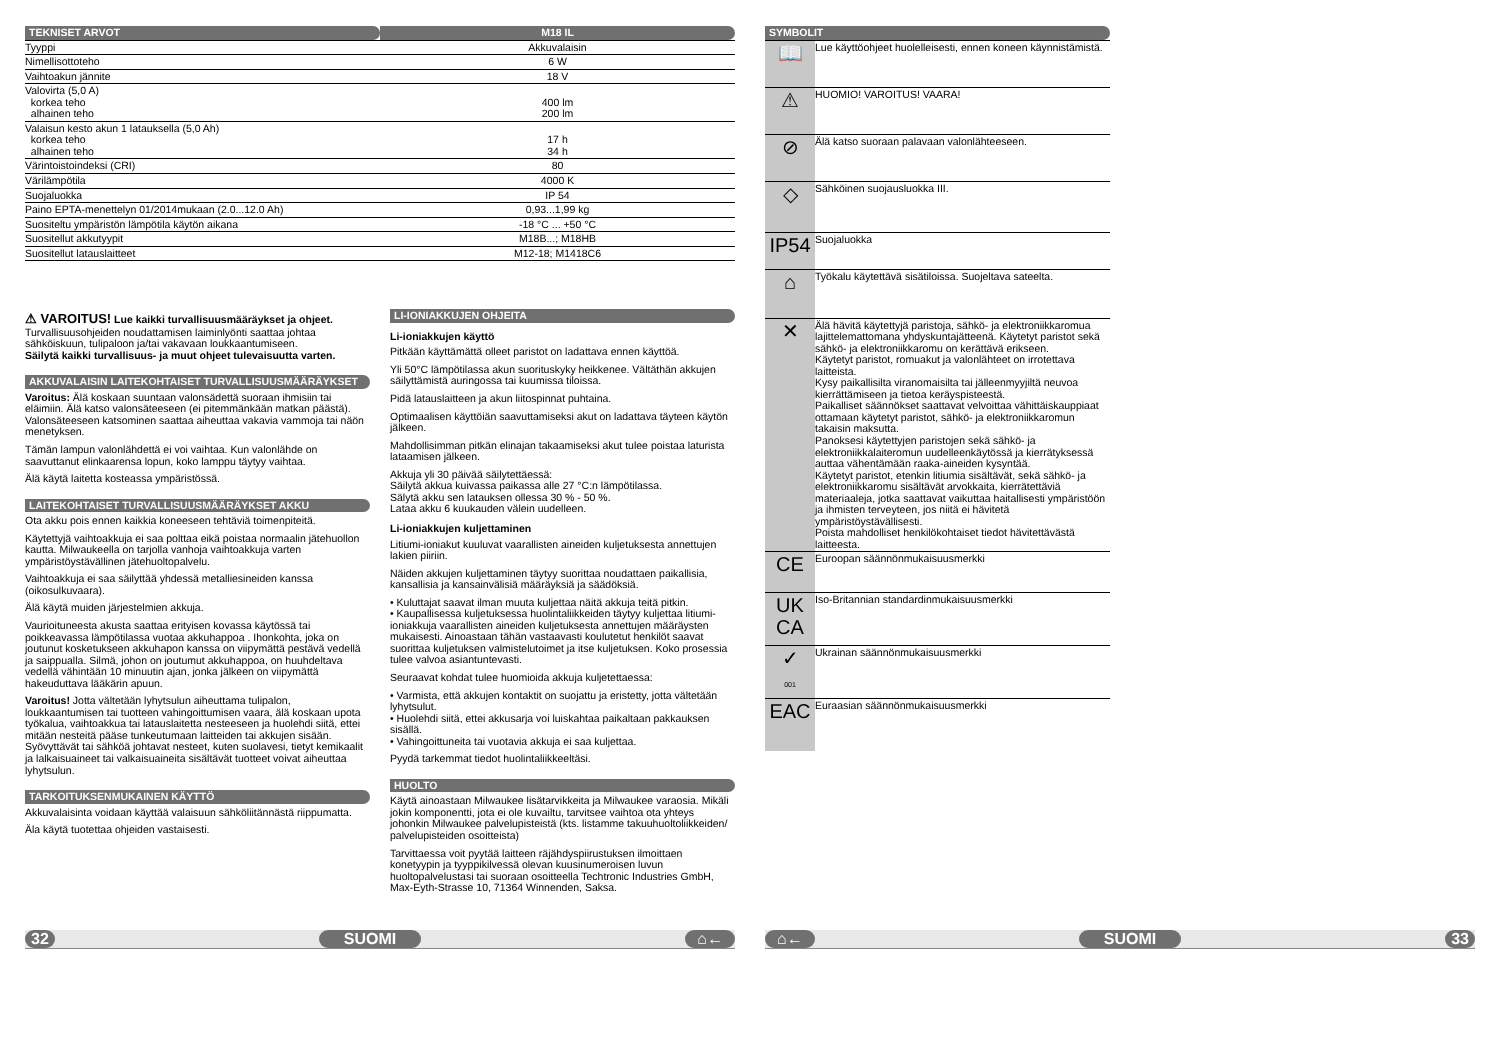| TEKNISET ARVOT | M18 IL |
| Tyyppi | Akkuvalaisin |
| Nimellisottoteho | 6 W |
| Vaihtoakun jännite | 18 V |
| Valovirta (5,0 A) korkea teho alhainen teho | 400 lm 200 lm |
| Valaisun kesto akun 1 latauksella (5,0 Ah) korkea teho alhainen teho | 17 h 34 h |
| Värintoistoindeksi (CRI) | 80 |
| Värilämpötila | 4000 K |
| Suojaluokka | IP 54 |
| Paino EPTA-menettelyn 01/2014mukaan (2.0...12.0 Ah) | 0,93...1,99 kg |
| Suositeltu ympäristön lämpötila käytön aikana | -18 °C ... +50 °C |
| Suositellut akkutyypit | M18B...; M18HB |
| Suositellut latauslaitteet | M12-18; M1418C6 |
⚠ VAROITUS! Lue kaikki turvallisuusmääräykset ja ohjeet. Turvallisuusohjeiden noudattamisen laiminlyönti saattaa johtaa sähköiskuun, tulipaloon ja/tai vakavaan loukkaantumiseen.
Säilytä kaikki turvallisuus- ja muut ohjeet tulevaisuutta varten.
AKKUVALAISIN LAITEKOHTAISET TURVALLISUUSMÄÄRÄYKSET
Varoitus: Älä koskaan suuntaan valonsädettä suoraan ihmisiin tai eläimiin. Älä katso valonsäteeseen (ei pitemmänkään matkan päästä). Valonsäteeseen katsominen saattaa aiheuttaa vakavia vammoja tai näön menetyksen.
Tämän lampun valonlähdettä ei voi vaihtaa. Kun valonlähde on saavuttanut elinkaarensa lopun, koko lamppu täytyy vaihtaa.
Älä käytä laitetta kosteassa ympäristössä.
LAITEKOHTAISET TURVALLISUUSMÄÄRÄYKSET AKKU
Ota akku pois ennen kaikkia koneeseen tehtäviä toimenpiteitä.
Käytettyjä vaihtoakkuja ei saa polttaa eikä poistaa normaalin jätehuollon kautta. Milwaukeella on tarjolla vanhoja vaihtoakkuja varten ympäristöystävällinen jätehuoltopalvelu.
Vaihtoakkuja ei saa säilyttää yhdessä metalliesineiden kanssa (oikosulkuvaara).
Älä käytä muiden järjestelmien akkuja.
Vaurioituneesta akusta saattaa erityisen kovassa käytössä tai poikkeavassa lämpötilassa vuotaa akkuhappoa . Ihonkohta, joka on joutunut kosketukseen akkuhapon kanssa on viipymättä pestävä vedellä ja saippualla. Silmä, johon on joutumut akkuhappoa, on huuhdeltava vedellä vähintään 10 minuutin ajan, jonka jälkeen on viipymättä hakeuduttava lääkärin apuun.
Varoitus! Jotta vältetään lyhytsulun aiheuttama tulipalon, loukkaantumisen tai tuotteen vahingoittumisen vaara, älä koskaan upota työkalua, vaihtoakkua tai latauslaitetta nesteeseen ja huolehdi siitä, ettei mitään nesteitä pääse tunkeutumaan laitteiden tai akkujen sisään. Syövyttävät tai sähköä johtavat nesteet, kuten suolavesi, tietyt kemikaalit ja lalkaisuaineet tai valkaisuaineita sisältävät tuotteet voivat aiheuttaa lyhytsulun.
TARKOITUKSENMUKAINEN KÄYTTÖ
Akkuvalaisinta voidaan käyttää valaisuun sähköliitännästä riippumatta.
Äla käytä tuotettaa ohjeiden vastaisesti.
LI-IONIAKKUJEN OHJEITA
Li-ioniakkujen käyttö
Pitkään käyttämättä olleet paristot on ladattava ennen käyttöä.
Yli 50°C lämpötilassa akun suorituskyky heikkenee. Vältäthän akkujen säilyttämistä auringossa tai kuumissa tiloissa.
Pidä latauslaitteen ja akun liitospinnat puhtaina.
Optimaalisen käyttöiän saavuttamiseksi akut on ladattava täyteen käytön jälkeen.
Mahdollisimman pitkän elinajan takaamiseksi akut tulee poistaa laturista lataamisen jälkeen.
Akkuja yli 30 päivää säilytettäessä:
Säilytä akkua kuivassa paikassa alle 27 °C:n lämpötilassa.
Sälytä akku sen latauksen ollessa 30 % - 50 %.
Lataa akku 6 kuukauden välein uudelleen.
Li-ioniakkujen kuljettaminen
Litiumi-ioniakut kuuluvat vaarallisten aineiden kuljetuksesta annettujen lakien piiriin.
Näiden akkujen kuljettaminen täytyy suorittaa noudattaen paikallisia, kansallisia ja kansainvälisiä määräyksiä ja säädöksiä.
• Kuluttajat saavat ilman muuta kuljettaa näitä akkuja teitä pitkin.
• Kaupallisessa kuljetuksessa huolintaliikkeiden täytyy kuljettaa litiumi-ioniakkuja vaarallisten aineiden kuljetuksesta annettujen määräysten mukaisesti. Ainoastaan tähän vastaavasti koulutetut henkilöt saavat suorittaa kuljetuksen valmistelutoimet ja itse kuljetuksen. Koko prosessia tulee valvoa asiantuntevasti.
Seuraavat kohdat tulee huomioida akkuja kuljetettaessa:
• Varmista, että akkujen kontaktit on suojattu ja eristetty, jotta vältetään lyhytsulut.
• Huolehdi siitä, ettei akkusarja voi luiskahtaa paikaltaan pakkauksen sisällä.
• Vahingoittuneita tai vuotavia akkuja ei saa kuljettaa.
Pyydä tarkemmat tiedot huolintaliikkeeltäsi.
HUOLTO
Käytä ainoastaan Milwaukee lisätarvikkeita ja Milwaukee varaosia. Mikäli jokin komponentti, jota ei ole kuvailtu, tarvitsee vaihtoa ota yhteys johonkin Milwaukee palvelupisteistä (kts. listamme takuuhuoltoliikkeiden/ palvelupisteiden osoitteista)
Tarvittaessa voit pyytää laitteen räjähdyspiirustuksen ilmoittaen konetyypin ja tyyppikilvessä olevan kuusinumeroisen luvun huoltopalvelustasi tai suoraan osoitteella Techtronic Industries GmbH, Max-Eyth-Strasse 10, 71364 Winnenden, Saksa.
| SYMBOLIT | |
| 📖 | Lue käyttöohjeet huolelleisesti, ennen koneen käynnistämistä. |
| ⚠ | HUOMIO! VAROITUS! VAARA! |
| ⊘ | Älä katso suoraan palavaan valonlähteeseen. |
| ◇ | Sähköinen suojausluokka III. |
| IP54 | Suojaluokka |
| ⌂ | Työkalu käytettävä sisätiloissa. Suojeltava sateelta. |
| ✕ | Älä hävitä käytettyjä paristoja, sähkö- ja elektroniikkaromua lajittelemattomana yhdyskuntajätteenä. Käytetyt paristot sekä sähkö- ja elektroniikkaromu on kerättävä erikseen. Käytetyt paristot, romuakut ja valonlähteet on irrotettava laitteista. Kysy paikallisilta viranomaisilta tai jälleenmyyjiltä neuvoa kierrättämiseen ja tietoa keräyspisteestä. Paikalliset säännökset saattavat velvoittaa vähittäiskauppiaat ottamaan käytetyt paristot, sähkö- ja elektroniikkaromun takaisin maksutta. Panoksesi käytettyjen paristojen sekä sähkö- ja elektroniikkalaiteromun uudelleenkäytössä ja kierrätyksessä auttaa vähentämään raaka-aineiden kysyntää. Käytetyt paristot, etenkin litiumia sisältävät, sekä sähkö- ja elektroniikkaromu sisältävät arvokkaita, kierrätettäviä materiaaleja, jotka saattavat vaikuttaa haitallisesti ympäristöön ja ihmisten terveyteen, jos niitä ei hävitetä ympäristöystävällisesti. Poista mahdolliset henkilökohtaiset tiedot hävitettävästä laitteesta. |
| CE | Euroopan säännönmukaisuusmerkki |
| UK CA | Iso-Britannian standardinmukaisuusmerkki |
| ✓ 001 | Ukrainan säännönmukaisuusmerkki |
| EAC | Euraasian säännönmukaisuusmerkki |
32 SUOMI ⌂← ⌂← SUOMI 33